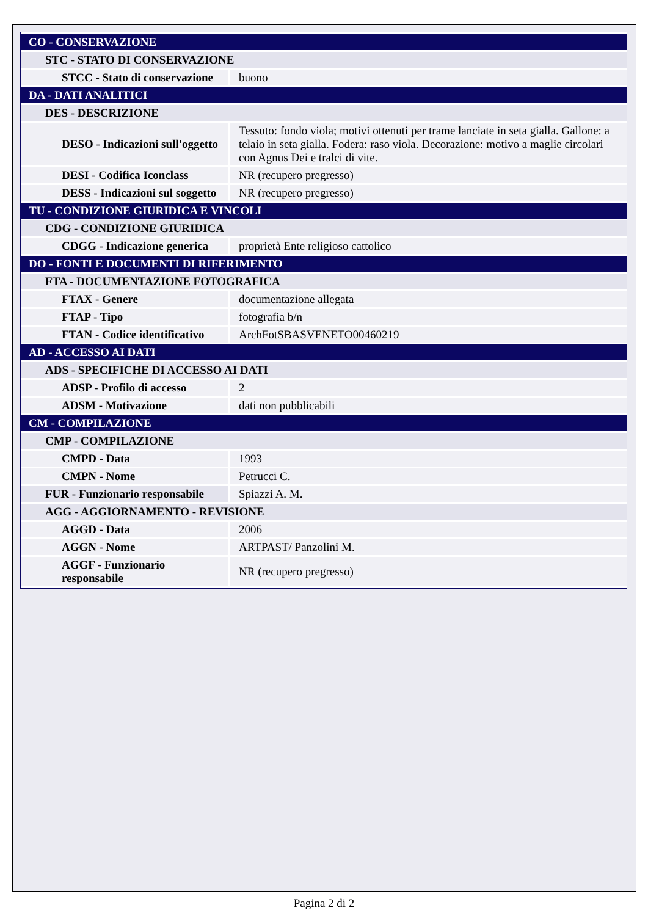| CO - CONSERVAZIONE | |
| STC - STATO DI CONSERVAZIONE | |
| STCC - Stato di conservazione | buono |
| DA - DATI ANALITICI | |
| DES - DESCRIZIONE | |
| DESO - Indicazioni sull'oggetto | Tessuto: fondo viola; motivi ottenuti per trame lanciate in seta gialla. Gallone: a telaio in seta gialla. Fodera: raso viola. Decorazione: motivo a maglie circolari con Agnus Dei e tralci di vite. |
| DESI - Codifica Iconclass | NR (recupero pregresso) |
| DESS - Indicazioni sul soggetto | NR (recupero pregresso) |
| TU - CONDIZIONE GIURIDICA E VINCOLI | |
| CDG - CONDIZIONE GIURIDICA | |
| CDGG - Indicazione generica | proprietà Ente religioso cattolico |
| DO - FONTI E DOCUMENTI DI RIFERIMENTO | |
| FTA - DOCUMENTAZIONE FOTOGRAFICA | |
| FTAX - Genere | documentazione allegata |
| FTAP - Tipo | fotografia b/n |
| FTAN - Codice identificativo | ArchFotSBASVENETO00460219 |
| AD - ACCESSO AI DATI | |
| ADS - SPECIFICHE DI ACCESSO AI DATI | |
| ADSP - Profilo di accesso | 2 |
| ADSM - Motivazione | dati non pubblicabili |
| CM - COMPILAZIONE | |
| CMP - COMPILAZIONE | |
| CMPD - Data | 1993 |
| CMPN - Nome | Petrucci C. |
| FUR - Funzionario responsabile | Spiazzi A. M. |
| AGG - AGGIORNAMENTO - REVISIONE | |
| AGGD - Data | 2006 |
| AGGN - Nome | ARTPAST/ Panzolini M. |
| AGGF - Funzionario responsabile | NR (recupero pregresso) |
Pagina 2 di 2